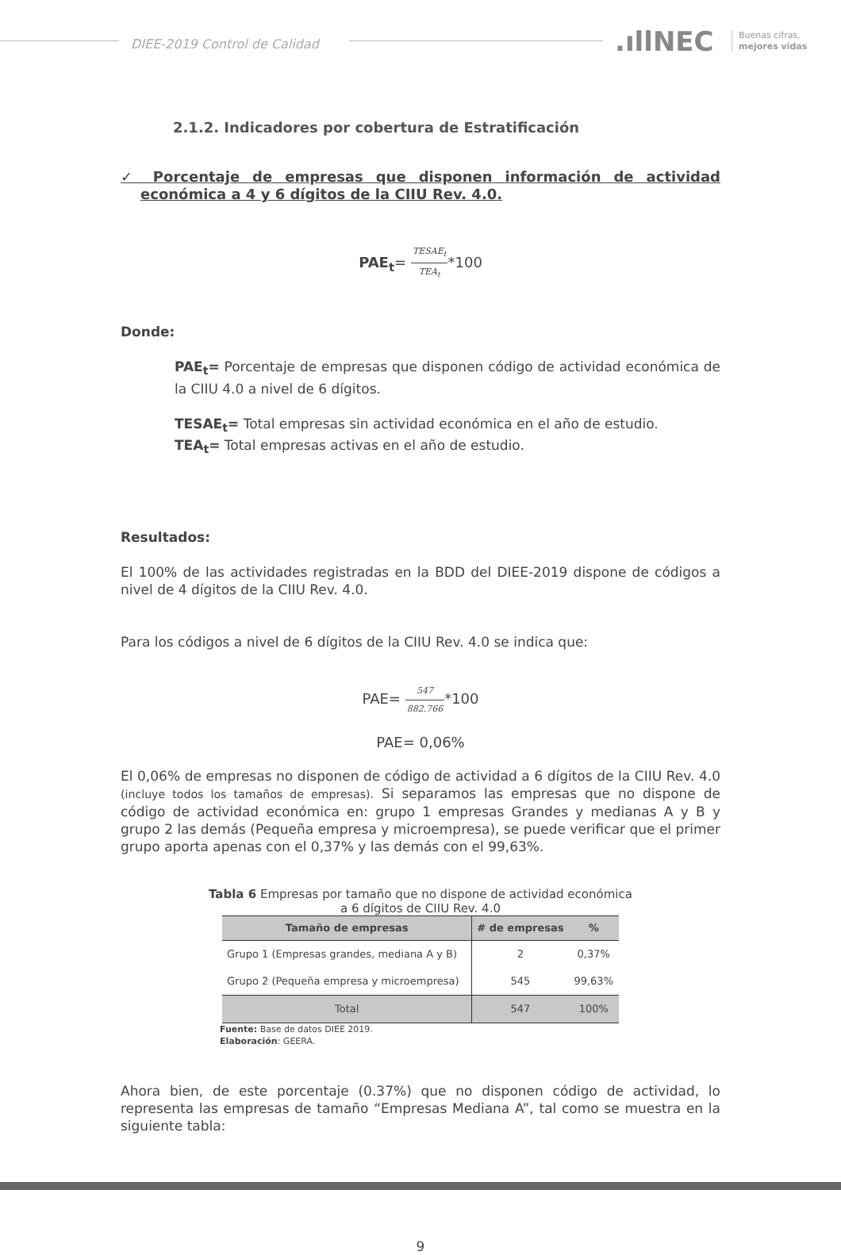DIEE-2019 Control de Calidad
.ıllNEC
Buenas cifras,
mejores vidas
2.1.2. Indicadores por cobertura de Estratificación
✓ Porcentaje de empresas que disponen información de actividad económica a 4 y 6 dígitos de la CIIU Rev. 4.0.
PAE<sub>t</sub>= TESAE<sub>t</sub> TEA<sub>t</sub>*100
Donde:
PAE<sub>t</sub>= Porcentaje de empresas que disponen código de actividad económica de la CIIU 4.0 a nivel de 6 dígitos.
TESAE<sub>t</sub>= Total empresas sin actividad económica en el año de estudio.
TEA<sub>t</sub>= Total empresas activas en el año de estudio.
Resultados:
El 100% de las actividades registradas en la BDD del DIEE-2019 dispone de códigos a nivel de 4 dígitos de la CIIU Rev. 4.0.
Para los códigos a nivel de 6 dígitos de la CIIU Rev. 4.0 se indica que:
PAE= 547 882.766*100
PAE= 0,06%
El 0,06% de empresas no disponen de código de actividad a 6 dígitos de la CIIU Rev. 4.0 (incluye todos los tamaños de empresas). Si separamos las empresas que no dispone de código de actividad económica en: grupo 1 empresas Grandes y medianas A y B y grupo 2 las demás (Pequeña empresa y microempresa), se puede verificar que el primer grupo aporta apenas con el 0,37% y las demás con el 99,63%.
Tabla 6 Empresas por tamaño que no dispone de actividad económica
a 6 dígitos de CIIU Rev. 4.0
| Tamaño de empresas | # de empresas | % |
| --- | --- | --- |
| Grupo 1 (Empresas grandes, mediana A y B) | 2 | 0,37% |
| Grupo 2 (Pequeña empresa y microempresa) | 545 | 99,63% |
| Total | 547 | 100% |
Fuente: Base de datos DIEE 2019.
Elaboración: GEERA.
Ahora bien, de este porcentaje (0.37%) que no disponen código de actividad, lo representa las empresas de tamaño “Empresas Mediana A”, tal como se muestra en la siguiente tabla:
9